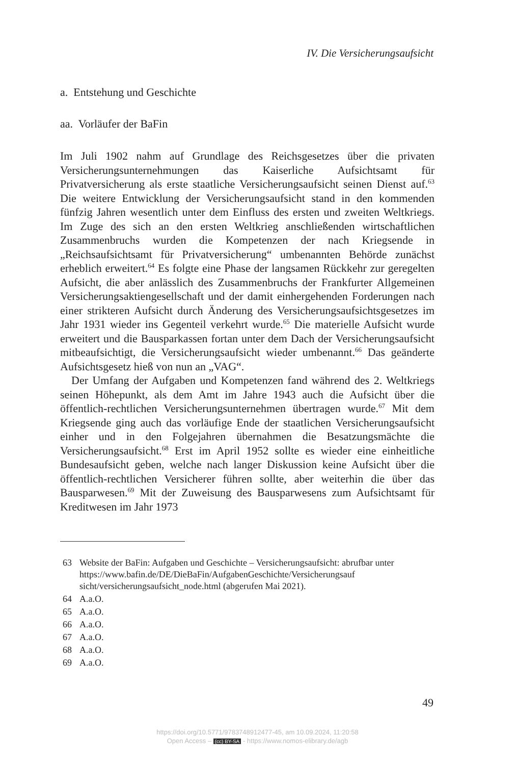IV. Die Versicherungsaufsicht
a. Entstehung und Geschichte
aa. Vorläufer der BaFin
Im Juli 1902 nahm auf Grundlage des Reichsgesetzes über die privaten Versicherungsunternehmungen das Kaiserliche Aufsichtsamt für Privatversicherung als erste staatliche Versicherungsaufsicht seinen Dienst auf.<sup>63</sup> Die weitere Entwicklung der Versicherungsaufsicht stand in den kommenden fünfzig Jahren wesentlich unter dem Einfluss des ersten und zweiten Weltkriegs. Im Zuge des sich an den ersten Weltkrieg anschließenden wirtschaftlichen Zusammenbruchs wurden die Kompetenzen der nach Kriegsende in „Reichsaufsichtsamt für Privatversicherung“ umbenannten Behörde zunächst erheblich erweitert.<sup>64</sup> Es folgte eine Phase der langsamen Rückkehr zur geregelten Aufsicht, die aber anlässlich des Zusammenbruchs der Frankfurter Allgemeinen Versicherungsaktiengesellschaft und der damit einhergehenden Forderungen nach einer strikteren Aufsicht durch Änderung des Versicherungsaufsichtsgesetzes im Jahr 1931 wieder ins Gegenteil verkehrt wurde.<sup>65</sup> Die materielle Aufsicht wurde erweitert und die Bausparkassen fortan unter dem Dach der Versicherungsaufsicht mitbeaufsichtigt, die Versicherungsaufsicht wieder umbenannt.<sup>66</sup> Das geänderte Aufsichtsgesetz hieß von nun an „VAG“.
Der Umfang der Aufgaben und Kompetenzen fand während des 2. Weltkriegs seinen Höhepunkt, als dem Amt im Jahre 1943 auch die Aufsicht über die öffentlich-rechtlichen Versicherungsunternehmen übertragen wurde.<sup>67</sup> Mit dem Kriegsende ging auch das vorläufige Ende der staatlichen Versicherungsaufsicht einher und in den Folgejahren übernahmen die Besatzungsmächte die Versicherungsaufsicht.<sup>68</sup> Erst im April 1952 sollte es wieder eine einheitliche Bundesaufsicht geben, welche nach langer Diskussion keine Aufsicht über die öffentlich-rechtlichen Versicherer führen sollte, aber weiterhin die über das Bausparwesen.<sup>69</sup> Mit der Zuweisung des Bausparwesens zum Aufsichtsamt für Kreditwesen im Jahr 1973
63 Website der BaFin: Aufgaben und Geschichte – Versicherungsaufsicht: abrufbar unter https://www.bafin.de/DE/DieBaFin/AufgabenGeschichte/Versicherungsauf sicht/versicherungsaufsicht_node.html (abgerufen Mai 2021).
64 A.a.O.
65 A.a.O.
66 A.a.O.
67 A.a.O.
68 A.a.O.
69 A.a.O.
49
https://doi.org/10.5771/9783748912477-45, am 10.09.2024, 11:20:58
Open Access – (cc) BY-SA - https://www.nomos-elibrary.de/agb